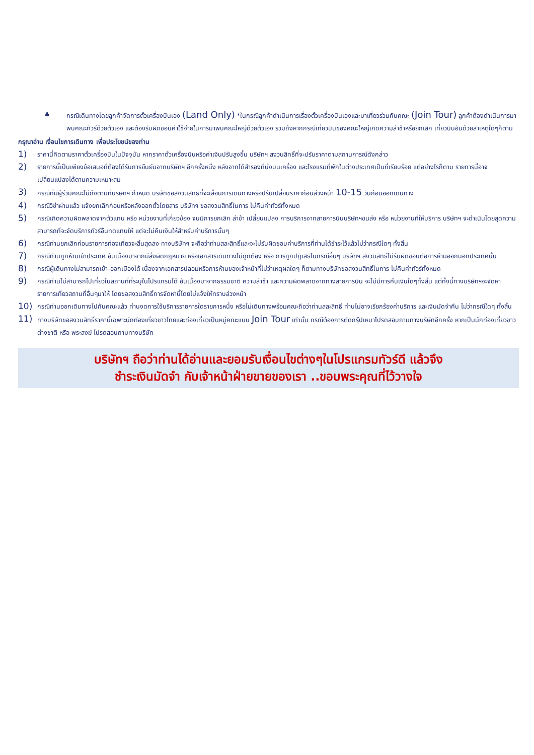♣ กรณีเดินทางโดยลูกค้าจัดการตั๋วเครื่องบินเอง (Land Only) *ในกรณีลูกค้าดำเนินการเรื่องตั๋วเครื่องบินเองและมาเที่ยวร่วมกับคณะ (Join Tour) ลูกค้าต้องดำเนินการมาพบคณะทัวร์ด้วยตัวเอง และต้องรับผิดชอบค่าใช้จ่ายในการมาพบคณะใหญ่ด้วยตัวเอง รวมถึงหากกรณีเที่ยวบินของคณะใหญ่เกิดความล่าช้าหรือยกเลิก เที่ยวบินอันด้วยสาเหตุใดๆก็ตาม
กรุณาอ่าน เงื่อนไขการเดินทาง เพื่อประโยชน์ของท่าน
1)
ราคานี้คิดตามราคาตั๋วเครื่องบินในปัจจุบัน หากราคาตั๋วเครื่องบินหรือค่าเงินปรับสูงขึ้น บริษัทฯ สงวนสิทธิ์ที่จะปรับราคาตามสถานการณ์ดังกล่าว
2)
รายการนี้เป็นเพียงข้อเสนอที่ต้องได้รับการยืนยันจากบริษัทฯ อีกครั้งหนึ่ง หลังจากได้สำรองที่นั่งบนเครื่อง และโรงแรมที่พักในต่างประเทศเป็นที่เรียบร้อย แต่อย่างไรก็ตาม รายการนี้อาจเปลี่ยนแปลงได้ตามความเหมาะสม
3)
กรณีที่มีผู้ร่วมคณะไม่ถึงตามที่บริษัทฯ กำหนด บริษัทขอสงวนสิทธิ์ที่จะเลื่อนการเดินทางหรือปรับเปลี่ยนราคาก่อนล่วงหน้า 10-15 วันก่อนออกเดินทาง
4)
กรณีวีซ่าผ่านแล้ว แจ้งยกเลิกก่อนหรือหลังออกตั๋วโดยสาร บริษัทฯ ขอสงวนสิทธิ์ในการ ไม่คืนค่าทัวร์ทั้งหมด
5)
กรณีเกิดความผิดพลาดจากตัวแทน หรือ หน่วยงานที่เกี่ยวข้อง จนมีการยกเลิก ล่าช้า เปลี่ยนแปลง การบริการจากสายการบินบริษัทฯขนส่ง หรือ หน่วยงานที่ให้บริการ บริษัทฯ จะดำเนินโดยสุดความสามารถที่จะจัดบริการทัวร์อื่นทดแทนให้ แต่จะไม่คืนเงินให้สำหรับค่าบริการนั้นๆ
6)
กรณีท่านยกเลิกก่อนรายการท่องเที่ยวจะสิ้นสุดลง ทางบริษัทฯ จะถือว่าท่านสละสิทธิ์และจะไม่รับผิดชอบค่าบริการที่ท่านได้ชำระไว้แล้วไม่ว่ากรณีใดๆ ทั้งสิ้น
7)
กรณีท่านถูกห้ามเข้าประเทศ อันเนื่องมาจากมีสิ่งผิดกฎหมาย หรือเอกสารเดินทางไม่ถูกต้อง หรือ การถูกปฏิเสธในกรณีอื่นๆ บริษัทฯ สงวนสิทธิ์ไม่รับผิดชอบต่อการห้ามออกนอกประเทศนั้น
8)
กรณีผู้เดินทางไม่สามารถเข้า-ออกเมืองได้ เนื่องจากเอกสารปลอมหรือการห้ามของเจ้าหน้าที่ไม่ว่าเหตุผลใดๆ ก็ตามทางบริษัทขอสงวนสิทธิ์ในการ ไม่คืนค่าทัวร์ทั้งหมด
9)
กรณีท่านไม่สามารถไปเที่ยวในสถานที่ที่ระบุในโปรแกรมได้ อันเนื่องมาจากธรรมชาติ ความล่าช้า และความผิดพลาดจากทางสายการบิน จะไม่มีการคืนเงินใดๆทั้งสิ้น แต่ทั้งนี้ทางบริษัทฯจะจัดหารายการเที่ยวสถานที่อื่นๆมาให้ โดยขอสงวนสิทธิ์การจัดหานี้โดยไม่แจ้งให้ทราบล่วงหน้า
10)
กรณีท่านออกเดินทางไปกับคณะแล้ว ท่านงดการใช้บริการรายการใดรายการหนึ่ง หรือไม่เดินทางพร้อมคณะถือว่าท่านสละสิทธิ์ ท่านไม่อาจเรียกร้องค่าบริการ และเงินมัดจำคืน ไม่ว่ากรณีใดๆ ทั้งสิ้น
11)
ทางบริษัทขอสงวนสิทธิ์ราคานี้เฉพาะนักท่องเที่ยวชาวไทยและท่องเที่ยวเป็นหมู่คณะแบบ Join Tour เท่านั้น กรณีต้องการตัดกรุ๊ปเหมาโปรดสอบถามทางบริษัทอีกครั้ง หากเป็นนักท่องเที่ยวชาวต่างชาติ หรือ พระสงฆ์ โปรดสอบถามทางบริษัท
บริษัทฯ ถือว่าท่านได้อ่านและยอมรับเงื่อนไขต่างๆในโปรแกรมทัวร์ดี แล้วจึง
ชำระเงินมัดจำ กับเจ้าหน้าฝ่ายขายของเรา ..ขอบพระคุณที่ไว้วางใจ